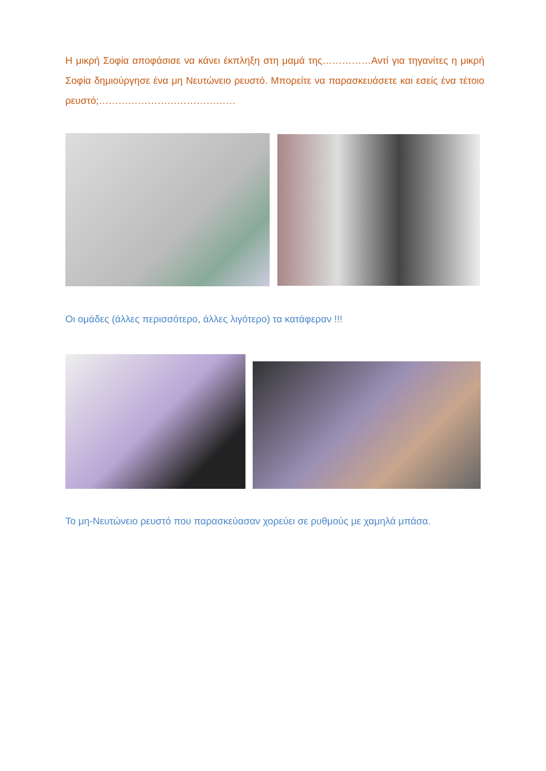Η μικρή Σοφία αποφάσισε να κάνει έκπληξη στη μαμά της……………Αντί για τηγανίτες η μικρή Σοφία δημιούργησε ένα μη Νευτώνειο ρευστό. Μπορείτε να παρασκευάσετε και εσείς ένα τέτοιο ρευστό;……………………………………
Οι ομάδες (άλλες περισσότερο, άλλες λιγότερο) τα κατάφεραν !!!
Το μη-Νευτώνειο ρευστό που παρασκεύασαν χορεύει σε ρυθμούς με χαμηλά μπάσα.